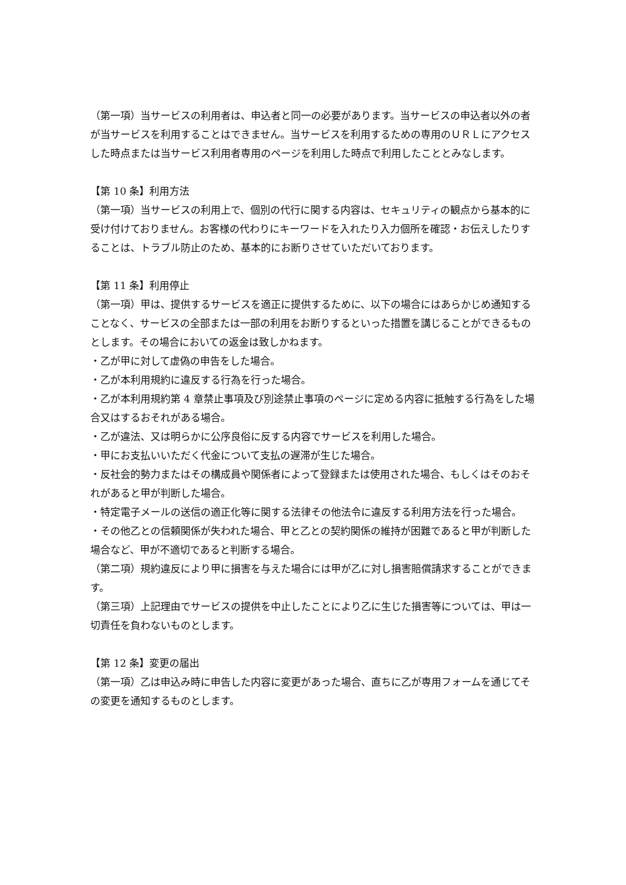（第一項）当サービスの利用者は、申込者と同一の必要があります。当サービスの申込者以外の者が当サービスを利用することはできません。当サービスを利用するための専用のＵＲＬにアクセスした時点または当サービス利用者専用のページを利用した時点で利用したこととみなします。
【第 10 条】利用方法
（第一項）当サービスの利用上で、個別の代行に関する内容は、セキュリティの観点から基本的に受け付けておりません。お客様の代わりにキーワードを入れたり入力個所を確認・お伝えしたりすることは、トラブル防止のため、基本的にお断りさせていただいております。
【第 11 条】利用停止
（第一項）甲は、提供するサービスを適正に提供するために、以下の場合にはあらかじめ通知することなく、サービスの全部または一部の利用をお断りするといった措置を講じることができるものとします。その場合においての返金は致しかねます。
・乙が甲に対して虚偽の申告をした場合。
・乙が本利用規約に違反する行為を行った場合。
・乙が本利用規約第 4 章禁止事項及び別途禁止事項のページに定める内容に抵触する行為をした場合又はするおそれがある場合。
・乙が違法、又は明らかに公序良俗に反する内容でサービスを利用した場合。
・甲にお支払いいただく代金について支払の遅滞が生じた場合。
・反社会的勢力またはその構成員や関係者によって登録または使用された場合、もしくはそのおそれがあると甲が判断した場合。
・特定電子メールの送信の適正化等に関する法律その他法令に違反する利用方法を行った場合。
・その他乙との信頼関係が失われた場合、甲と乙との契約関係の維持が困難であると甲が判断した場合など、甲が不適切であると判断する場合。
（第二項）規約違反により甲に損害を与えた場合には甲が乙に対し損害賠償請求することができます。
（第三項）上記理由でサービスの提供を中止したことにより乙に生じた損害等については、甲は一切責任を負わないものとします。
【第 12 条】変更の届出
（第一項）乙は申込み時に申告した内容に変更があった場合、直ちに乙が専用フォームを通じてその変更を通知するものとします。